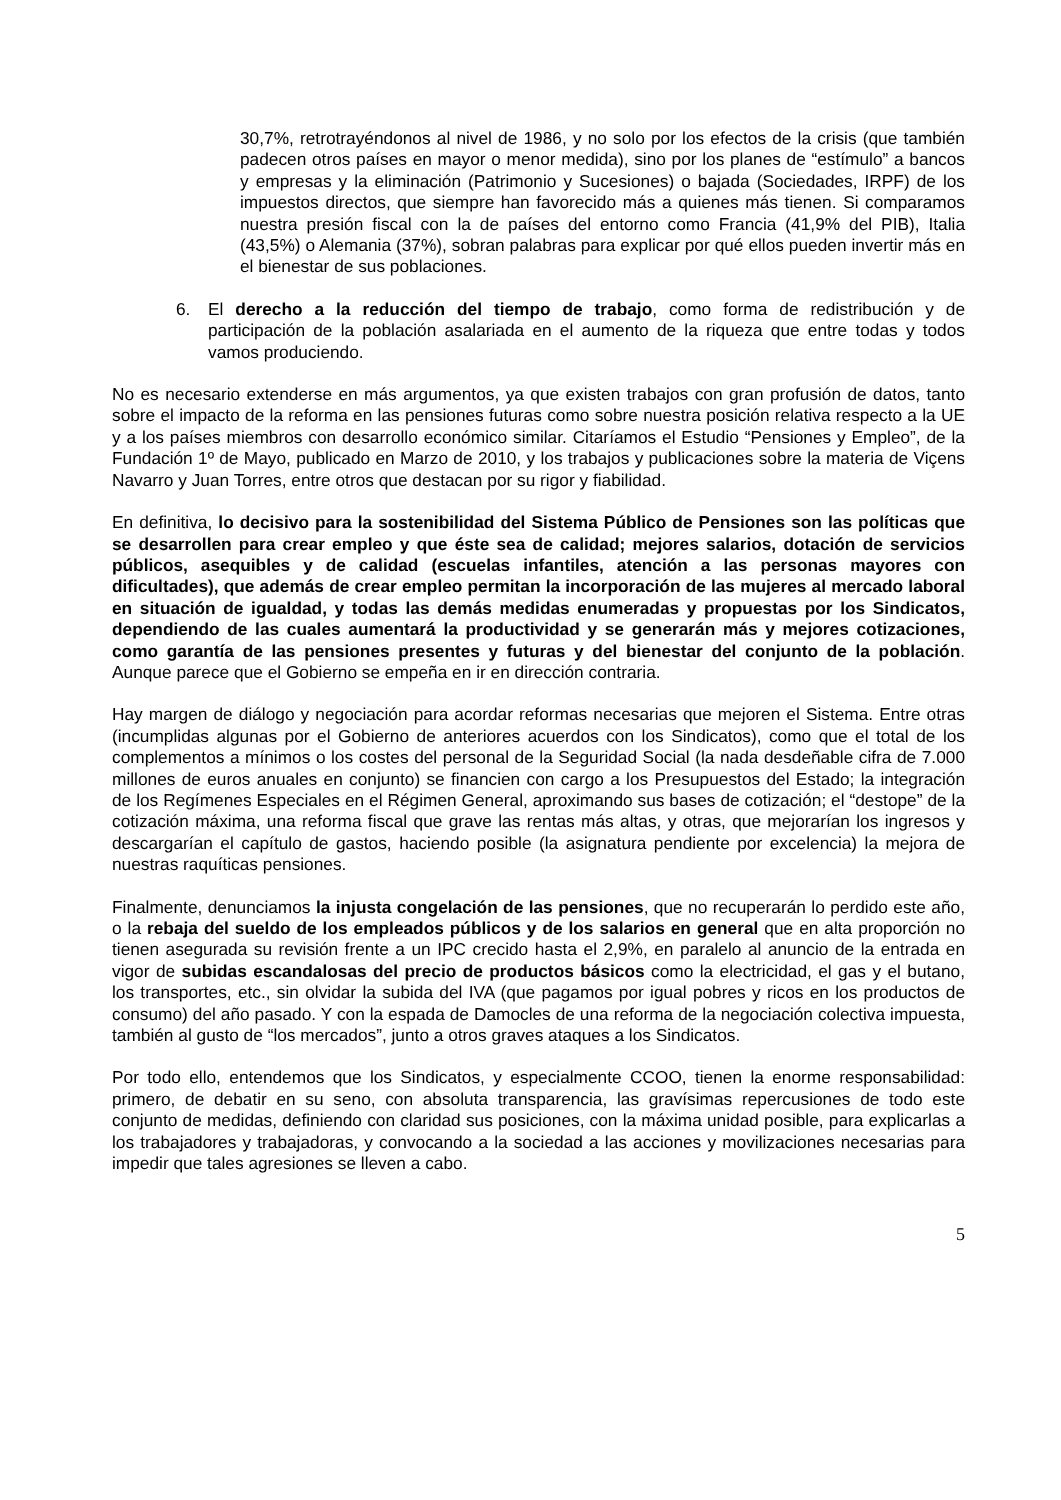30,7%, retrotrayéndonos al nivel de 1986, y no solo por los efectos de la crisis (que también padecen otros países en mayor o menor medida), sino por los planes de “estímulo” a bancos y empresas y la eliminación (Patrimonio y Sucesiones) o bajada (Sociedades, IRPF) de los impuestos directos, que siempre han favorecido más a quienes más tienen. Si comparamos nuestra presión fiscal con la de países del entorno como Francia (41,9% del PIB), Italia (43,5%) o Alemania (37%), sobran palabras para explicar por qué ellos pueden invertir más en el bienestar de sus poblaciones.
6. El derecho a la reducción del tiempo de trabajo, como forma de redistribución y de participación de la población asalariada en el aumento de la riqueza que entre todas y todos vamos produciendo.
No es necesario extenderse en más argumentos, ya que existen trabajos con gran profusión de datos, tanto sobre el impacto de la reforma en las pensiones futuras como sobre nuestra posición relativa respecto a la UE y a los países miembros con desarrollo económico similar. Citaríamos el Estudio “Pensiones y Empleo”, de la Fundación 1º de Mayo, publicado en Marzo de 2010, y los trabajos y publicaciones sobre la materia de Viçens Navarro y Juan Torres, entre otros que destacan por su rigor y fiabilidad.
En definitiva, lo decisivo para la sostenibilidad del Sistema Público de Pensiones son las políticas que se desarrollen para crear empleo y que éste sea de calidad; mejores salarios, dotación de servicios públicos, asequibles y de calidad (escuelas infantiles, atención a las personas mayores con dificultades), que además de crear empleo permitan la incorporación de las mujeres al mercado laboral en situación de igualdad, y todas las demás medidas enumeradas y propuestas por los Sindicatos, dependiendo de las cuales aumentará la productividad y se generarán más y mejores cotizaciones, como garantía de las pensiones presentes y futuras y del bienestar del conjunto de la población. Aunque parece que el Gobierno se empeña en ir en dirección contraria.
Hay margen de diálogo y negociación para acordar reformas necesarias que mejoren el Sistema. Entre otras (incumplidas algunas por el Gobierno de anteriores acuerdos con los Sindicatos), como que el total de los complementos a mínimos o los costes del personal de la Seguridad Social (la nada desdeñable cifra de 7.000 millones de euros anuales en conjunto) se financien con cargo a los Presupuestos del Estado; la integración de los Regímenes Especiales en el Régimen General, aproximando sus bases de cotización; el “destope” de la cotización máxima, una reforma fiscal que grave las rentas más altas, y otras, que mejorarían los ingresos y descargarían el capítulo de gastos, haciendo posible (la asignatura pendiente por excelencia) la mejora de nuestras raquíticas pensiones.
Finalmente, denunciamos la injusta congelación de las pensiones, que no recuperarán lo perdido este año, o la rebaja del sueldo de los empleados públicos y de los salarios en general que en alta proporción no tienen asegurada su revisión frente a un IPC crecido hasta el 2,9%, en paralelo al anuncio de la entrada en vigor de subidas escandalosas del precio de productos básicos como la electricidad, el gas y el butano, los transportes, etc., sin olvidar la subida del IVA (que pagamos por igual pobres y ricos en los productos de consumo) del año pasado. Y con la espada de Damocles de una reforma de la negociación colectiva impuesta, también al gusto de “los mercados”, junto a otros graves ataques a los Sindicatos.
Por todo ello, entendemos que los Sindicatos, y especialmente CCOO, tienen la enorme responsabilidad: primero, de debatir en su seno, con absoluta transparencia, las gravísimas repercusiones de todo este conjunto de medidas, definiendo con claridad sus posiciones, con la máxima unidad posible, para explicarlas a los trabajadores y trabajadoras, y convocando a la sociedad a las acciones y movilizaciones necesarias para impedir que tales agresiones se lleven a cabo.
5